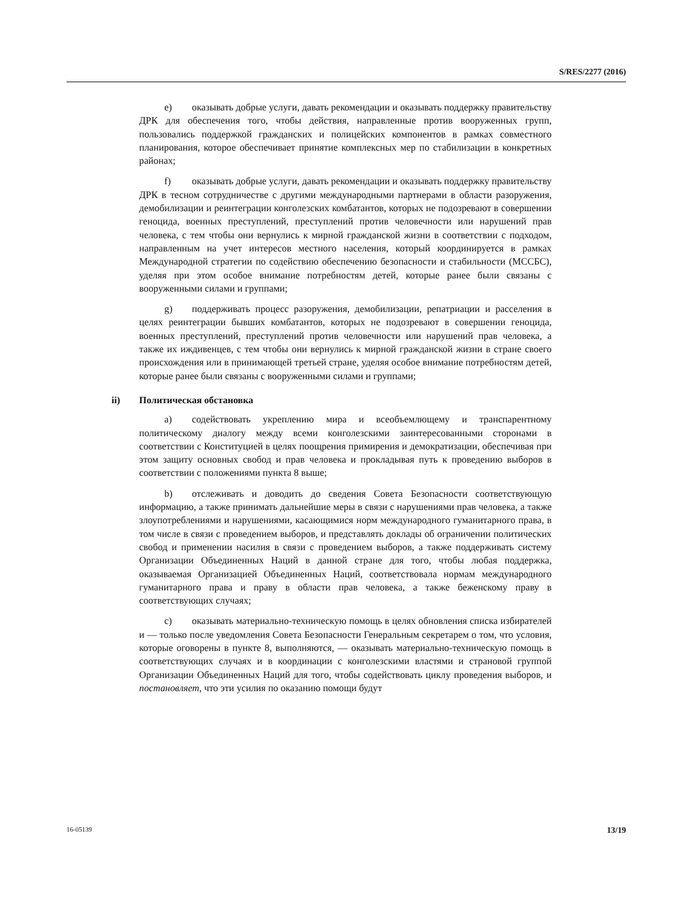S/RES/2277 (2016)
e) оказывать добрые услуги, давать рекомендации и оказывать поддержку правительству ДРК для обеспечения того, чтобы действия, направленные против вооруженных групп, пользовались поддержкой гражданских и полицейских компонентов в рамках совместного планирования, которое обеспечивает принятие комплексных мер по стабилизации в конкретных районах;
f) оказывать добрые услуги, давать рекомендации и оказывать поддержку правительству ДРК в тесном сотрудничестве с другими международными партнерами в области разоружения, демобилизации и реинтеграции конголезских комбатантов, которых не подозревают в совершении геноцида, военных преступлений, преступлений против человечности или нарушений прав человека, с тем чтобы они вернулись к мирной гражданской жизни в соответствии с подходом, направленным на учет интересов местного населения, который координируется в рамках Международной стратегии по содействию обеспечению безопасности и стабильности (МССБС), уделяя при этом особое внимание потребностям детей, которые ранее были связаны с вооруженными силами и группами;
g) поддерживать процесс разоружения, демобилизации, репатриации и расселения в целях реинтеграции бывших комбатантов, которых не подозревают в совершении геноцида, военных преступлений, преступлений против человечности или нарушений прав человека, а также их иждивенцев, с тем чтобы они вернулись к мирной гражданской жизни в стране своего происхождения или в принимающей третьей стране, уделяя особое внимание потребностям детей, которые ранее были связаны с вооруженными силами и группами;
ii) Политическая обстановка
a) содействовать укреплению мира и всеобъемлющему и транспарентному политическому диалогу между всеми конголезскими заинтересованными сторонами в соответствии с Конституцией в целях поощрения примирения и демократизации, обеспечивая при этом защиту основных свобод и прав человека и прокладывая путь к проведению выборов в соответствии с положениями пункта 8 выше;
b) отслеживать и доводить до сведения Совета Безопасности соответствующую информацию, а также принимать дальнейшие меры в связи с нарушениями прав человека, а также злоупотреблениями и нарушениями, касающимися норм международного гуманитарного права, в том числе в связи с проведением выборов, и представлять доклады об ограничении политических свобод и применении насилия в связи с проведением выборов, а также поддерживать систему Организации Объединенных Наций в данной стране для того, чтобы любая поддержка, оказываемая Организацией Объединенных Наций, соответствовала нормам международного гуманитарного права и праву в области прав человека, а также беженскому праву в соответствующих случаях;
c) оказывать материально-техническую помощь в целях обновления списка избирателей и — только после уведомления Совета Безопасности Генеральным секретарем о том, что условия, которые оговорены в пункте 8, выполняются, — оказывать материально-техническую помощь в соответствующих случаях и в координации с конголезскими властями и страновой группой Организации Объединенных Наций для того, чтобы содействовать циклу проведения выборов, и постановляет, что эти усилия по оказанию помощи будут
16-05139 13/19